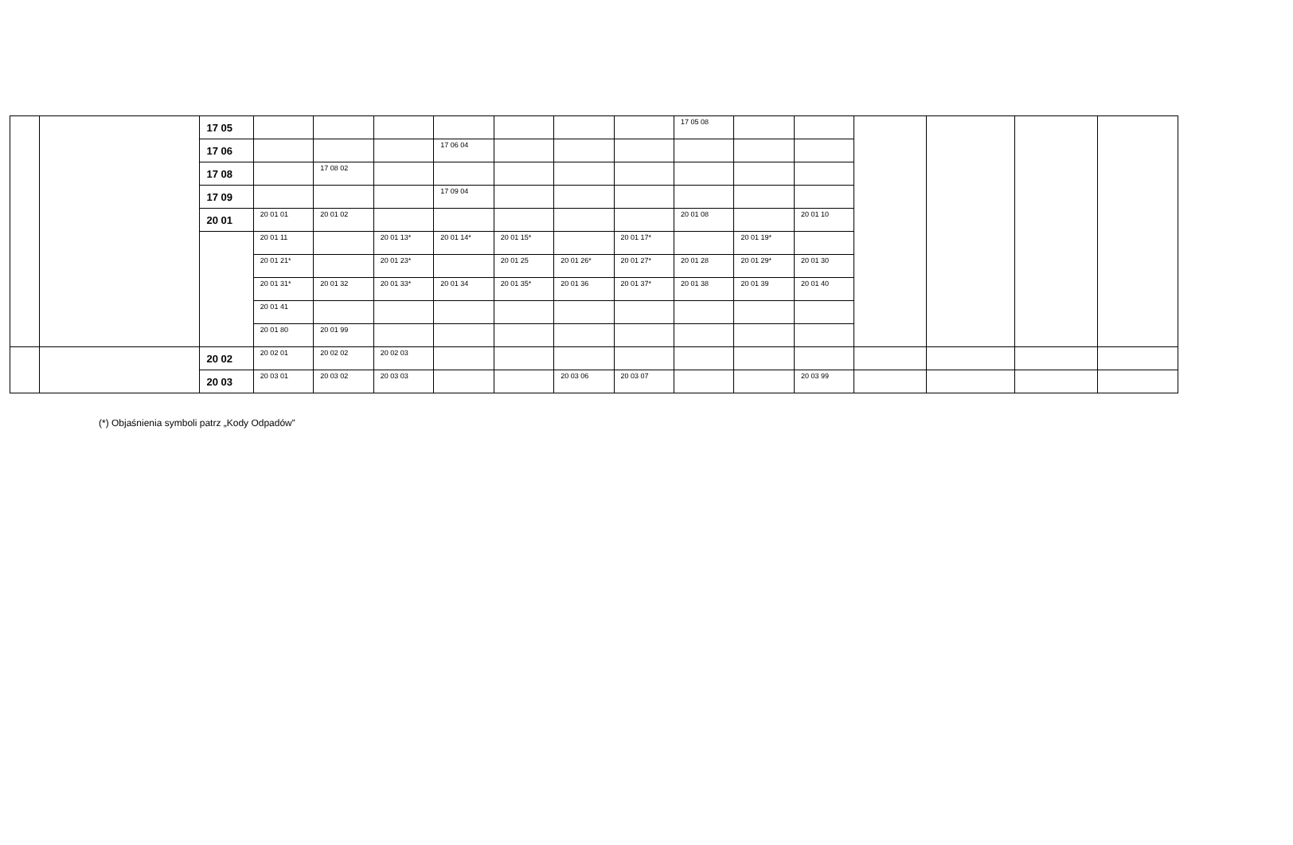| | | 17 05 | | | | | | | | 17 05 08 | | | | | | |
| | | 17 06 | | | | 17 06 04 | | | | | | | | | | |
| | | 17 08 | | 17 08 02 | | | | | | | | | | | | |
| | | 17 09 | | | | 17 09 04 | | | | | | | | | | |
| | | 20 01 | 20 01 01 | 20 01 02 | | | | | | 20 01 08 | | 20 01 10 | | | | |
| | | | 20 01 11 | | 20 01 13* | 20 01 14* | 20 01 15* | | 20 01 17* | | 20 01 19* | | | | | |
| | | | 20 01 21* | | 20 01 23* | | 20 01 25 | 20 01 26* | 20 01 27* | 20 01 28 | 20 01 29* | 20 01 30 | | | | |
| | | | 20 01 31* | 20 01 32 | 20 01 33* | 20 01 34 | 20 01 35* | 20 01 36 | 20 01 37* | 20 01 38 | 20 01 39 | 20 01 40 | | | | |
| | | | 20 01 41 | | | | | | | | | | | | | |
| | | | 20 01 80 | 20 01 99 | | | | | | | | | | | | |
| | | 20 02 | 20 02 01 | 20 02 02 | 20 02 03 | | | | | | | | | | | |
| | | 20 03 | 20 03 01 | 20 03 02 | 20 03 03 | | | 20 03 06 | 20 03 07 | | | 20 03 99 | | | | |
(*) Objaśnienia symboli patrz „Kody Odpadów”